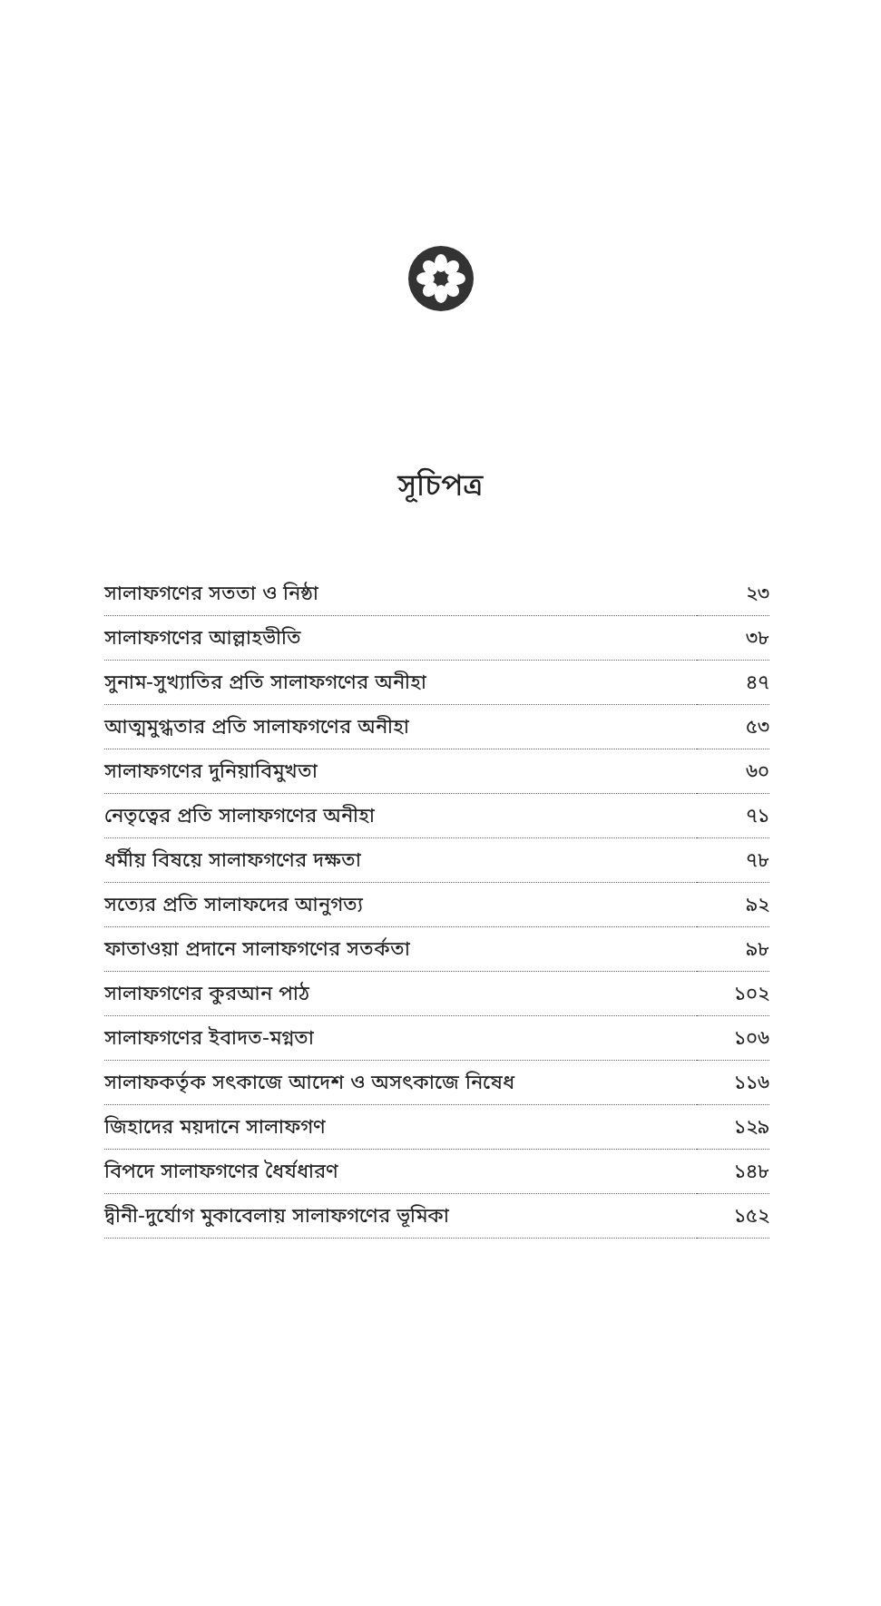সূচিপত্র
| সালাফগণের সততা ও নিষ্ঠা | ২৩ |
| সালাফগণের আল্লাহভীতি | ৩৮ |
| সুনাম-সুখ্যাতির প্রতি সালাফগণের অনীহা | ৪৭ |
| আত্মমুগ্ধতার প্রতি সালাফগণের অনীহা | ৫৩ |
| সালাফগণের দুনিয়াবিমুখতা | ৬০ |
| নেতৃত্বের প্রতি সালাফগণের অনীহা | ৭১ |
| ধর্মীয় বিষয়ে সালাফগণের দক্ষতা | ৭৮ |
| সত্যের প্রতি সালাফদের আনুগত্য | ৯২ |
| ফাতাওয়া প্রদানে সালাফগণের সতর্কতা | ৯৮ |
| সালাফগণের কুরআন পাঠ | ১০২ |
| সালাফগণের ইবাদত-মগ্নতা | ১০৬ |
| সালাফকর্তৃক সৎকাজে আদেশ ও অসৎকাজে নিষেধ | ১১৬ |
| জিহাদের ময়দানে সালাফগণ | ১২৯ |
| বিপদে সালাফগণের ধৈর্যধারণ | ১৪৮ |
| দ্বীনী-দুর্যোগ মুকাবেলায় সালাফগণের ভূমিকা | ১৫২ |